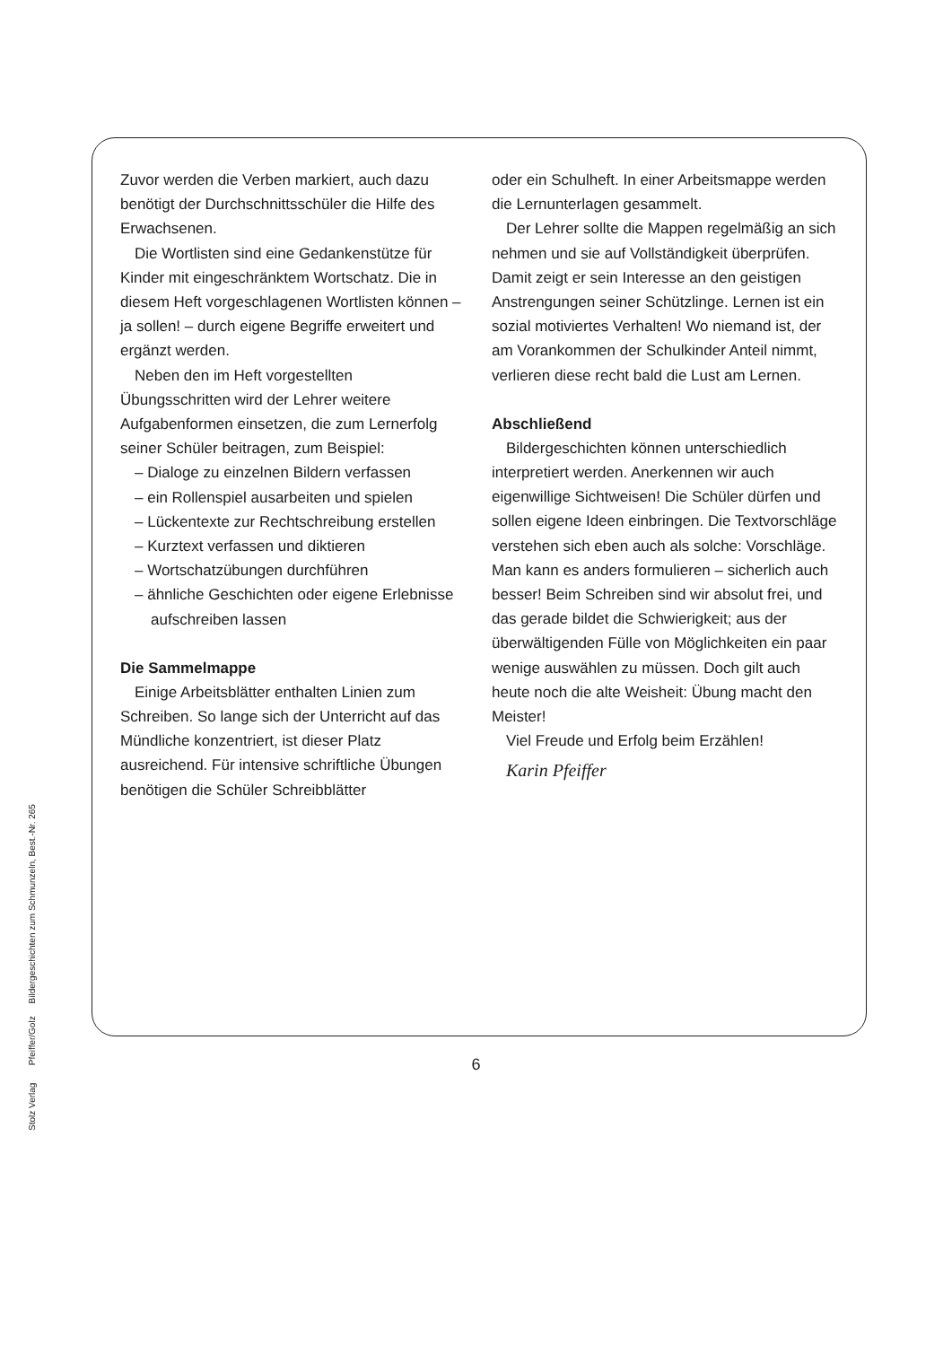Zuvor werden die Verben markiert, auch dazu benötigt der Durchschnittsschüler die Hilfe des Erwachsenen.
Die Wortlisten sind eine Gedankenstütze für Kinder mit eingeschränktem Wortschatz. Die in diesem Heft vorgeschlagenen Wortlisten können – ja sollen! – durch eigene Begriffe erweitert und ergänzt werden.
Neben den im Heft vorgestellten Übungsschritten wird der Lehrer weitere Aufgabenformen einsetzen, die zum Lernerfolg seiner Schüler beitragen, zum Beispiel:
– Dialoge zu einzelnen Bildern verfassen
– ein Rollenspiel ausarbeiten und spielen
– Lückentexte zur Rechtschreibung erstellen
– Kurztext verfassen und diktieren
– Wortschatzübungen durchführen
– ähnliche Geschichten oder eigene Erlebnisse aufschreiben lassen
Die Sammelmappe
Einige Arbeitsblätter enthalten Linien zum Schreiben. So lange sich der Unterricht auf das Mündliche konzentriert, ist dieser Platz ausreichend. Für intensive schriftliche Übungen benötigen die Schüler Schreibblätter
oder ein Schulheft. In einer Arbeitsmappe werden die Lernunterlagen gesammelt.
Der Lehrer sollte die Mappen regelmäßig an sich nehmen und sie auf Vollständigkeit überprüfen. Damit zeigt er sein Interesse an den geistigen Anstrengungen seiner Schützlinge. Lernen ist ein sozial motiviertes Verhalten! Wo niemand ist, der am Vorankommen der Schulkinder Anteil nimmt, verlieren diese recht bald die Lust am Lernen.
Abschließend
Bildergeschichten können unterschiedlich interpretiert werden. Anerkennen wir auch eigenwillige Sichtweisen! Die Schüler dürfen und sollen eigene Ideen einbringen. Die Textvorschläge verstehen sich eben auch als solche: Vorschläge. Man kann es anders formulieren – sicherlich auch besser! Beim Schreiben sind wir absolut frei, und das gerade bildet die Schwierigkeit; aus der überwältigenden Fülle von Möglichkeiten ein paar wenige auswählen zu müssen. Doch gilt auch heute noch die alte Weisheit: Übung macht den Meister!
Viel Freude und Erfolg beim Erzählen!
Karin Pfeiffer
Stolz Verlag Pfeiffer/Golz Bildergeschichten zum Schmunzeln, Best.-Nr. 265
6